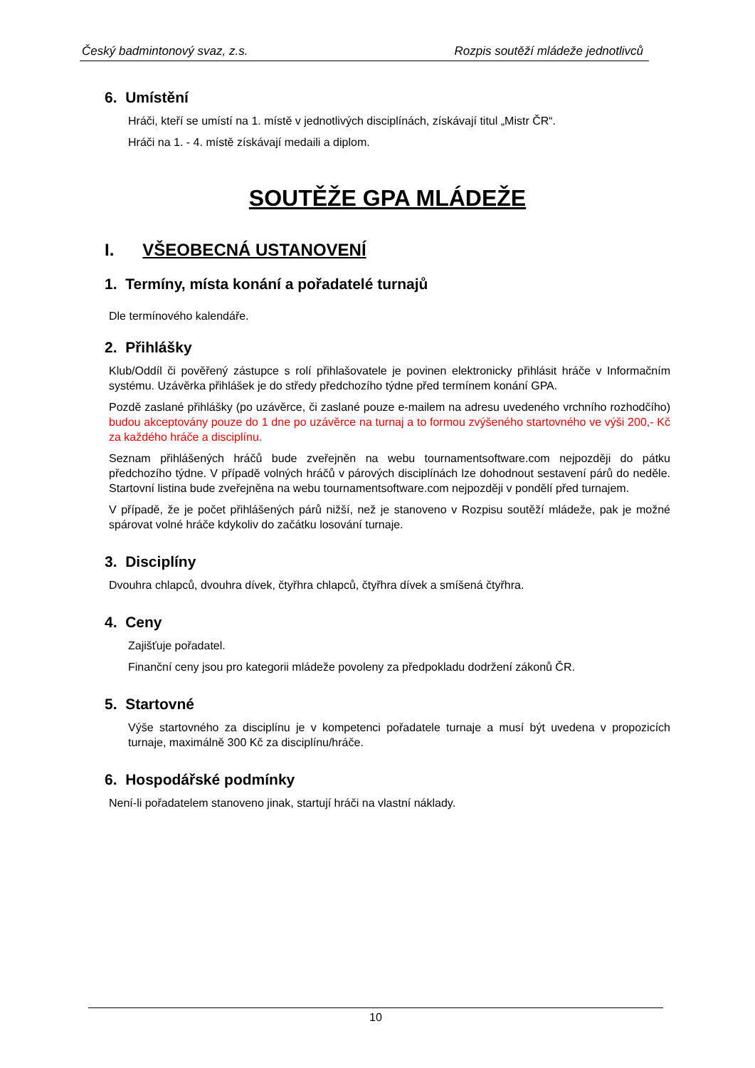Český badmintonový svaz, z.s. Rozpis soutěží mládeže jednotlivců
6. Umístění
Hráči, kteří se umístí na 1. místě v jednotlivých disciplínách, získávají titul „Mistr ČR“.
Hráči na 1. - 4. místě získávají medaili a diplom.
SOUTĚŽE GPA MLÁDEŽE
I. VŠEOBECNÁ USTANOVENÍ
1. Termíny, místa konání a pořadatelé turnajů
Dle termínového kalendáře.
2. Přihlášky
Klub/Oddíl či pověřený zástupce s rolí přihlašovatele je povinen elektronicky přihlásit hráče v Informačním systému. Uzávěrka přihlášek je do středy předchozího týdne před termínem konání GPA.
Pozdě zaslané přihlášky (po uzávěrce, či zaslané pouze e-mailem na adresu uvedeného vrchního rozhodčího) budou akceptovány pouze do 1 dne po uzávěrce na turnaj a to formou zvýšeného startovného ve výši 200,- Kč za každého hráče a disciplínu.
Seznam přihlášených hráčů bude zveřejněn na webu tournamentsoftware.com nejpozději do pátku předchozího týdne. V případě volných hráčů v párových disciplínách lze dohodnout sestavení párů do neděle. Startovní listina bude zveřejněna na webu tournamentsoftware.com nejpozději v pondělí před turnajem.
V případě, že je počet přihlášených párů nižší, než je stanoveno v Rozpisu soutěží mládeže, pak je možné spárovat volné hráče kdykoliv do začátku losování turnaje.
3. Disciplíny
Dvouhra chlapců, dvouhra dívek, čtyřhra chlapců, čtyřhra dívek a smíšená čtyřhra.
4. Ceny
Zajišťuje pořadatel.
Finanční ceny jsou pro kategorii mládeže povoleny za předpokladu dodržení zákonů ČR.
5. Startovné
Výše startovného za disciplínu je v kompetenci pořadatele turnaje a musí být uvedena v propozicích turnaje, maximálně 300 Kč za disciplínu/hráče.
6. Hospodářské podmínky
Není-li pořadatelem stanoveno jinak, startují hráči na vlastní náklady.
10